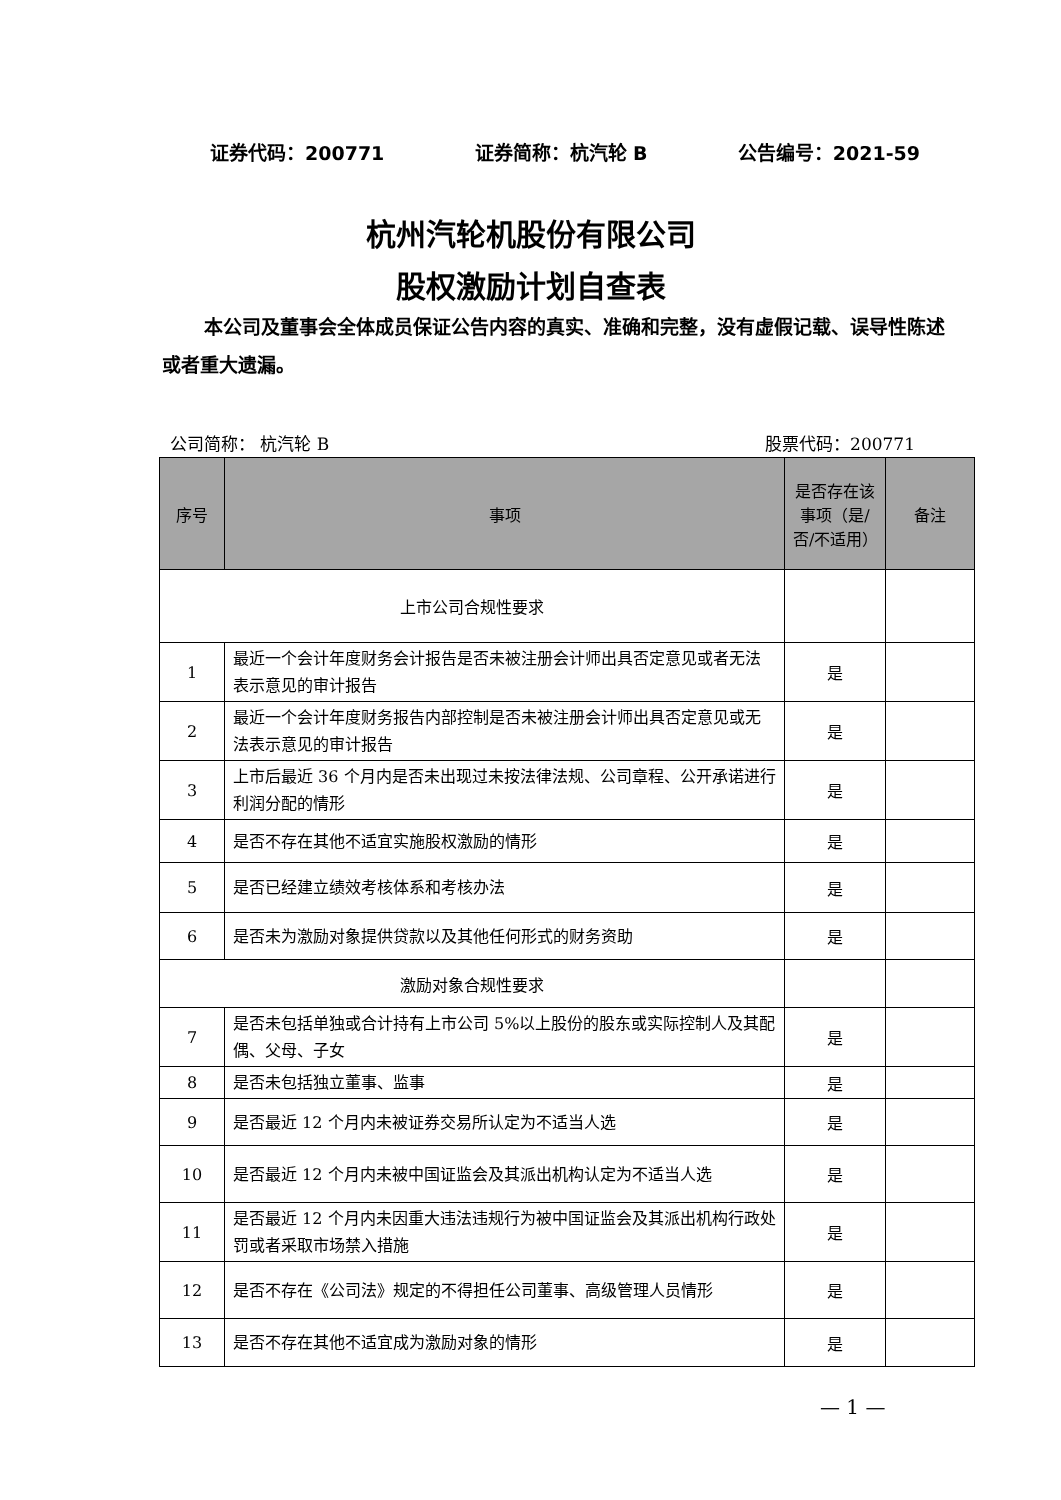证券代码：200771 证券简称：杭汽轮 B 公告编号：2021-59
杭州汽轮机股份有限公司
股权激励计划自查表
本公司及董事会全体成员保证公告内容的真实、准确和完整，没有虚假记载、误导性陈述或者重大遗漏。
公司简称： 杭汽轮 B 股票代码：200771
| 序号 | 事项 | 是否存在该事项（是/否/不适用） | 备注 |
| --- | --- | --- | --- |
| 上市公司合规性要求 | | | |
| 1 | 最近一个会计年度财务会计报告是否未被注册会计师出具否定意见或者无法表示意见的审计报告 | 是 | |
| 2 | 最近一个会计年度财务报告内部控制是否未被注册会计师出具否定意见或无法表示意见的审计报告 | 是 | |
| 3 | 上市后最近 36 个月内是否未出现过未按法律法规、公司章程、公开承诺进行利润分配的情形 | 是 | |
| 4 | 是否不存在其他不适宜实施股权激励的情形 | 是 | |
| 5 | 是否已经建立绩效考核体系和考核办法 | 是 | |
| 6 | 是否未为激励对象提供贷款以及其他任何形式的财务资助 | 是 | |
| 激励对象合规性要求 | | | |
| 7 | 是否未包括单独或合计持有上市公司 5%以上股份的股东或实际控制人及其配偶、父母、子女 | 是 | |
| 8 | 是否未包括独立董事、监事 | 是 | |
| 9 | 是否最近 12 个月内未被证券交易所认定为不适当人选 | 是 | |
| 10 | 是否最近 12 个月内未被中国证监会及其派出机构认定为不适当人选 | 是 | |
| 11 | 是否最近 12 个月内未因重大违法违规行为被中国证监会及其派出机构行政处罚或者采取市场禁入措施 | 是 | |
| 12 | 是否不存在《公司法》规定的不得担任公司董事、高级管理人员情形 | 是 | |
| 13 | 是否不存在其他不适宜成为激励对象的情形 | 是 | |
— 1 —